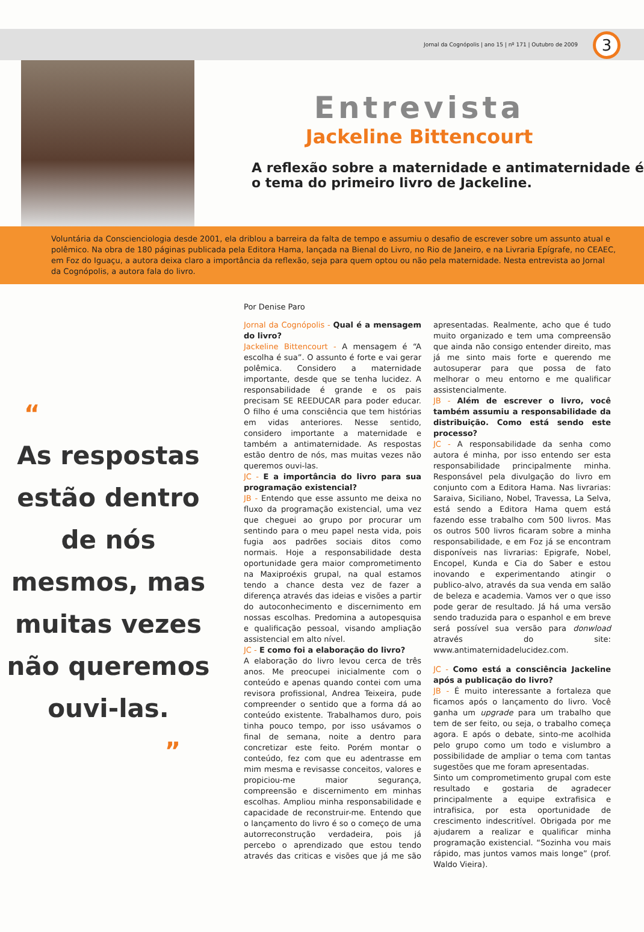Jornal da Cognópolis | ano 15 | nº 171 | Outubro de 2009
3
Entrevista
Jackeline Bittencourt
A reflexão sobre a maternidade e antimaternidade é o tema do primeiro livro de Jackeline.
Voluntária da Conscienciologia desde 2001, ela driblou a barreira da falta de tempo e assumiu o desafio de escrever sobre um assunto atual e polêmico. Na obra de 180 páginas publicada pela Editora Hama, lançada na Bienal do Livro, no Rio de Janeiro, e na Livraria Epígrafe, no CEAEC, em Foz do Iguaçu, a autora deixa claro a importância da reflexão, seja para quem optou ou não pela maternidade. Nesta entrevista ao Jornal da Cognópolis, a autora fala do livro.
“
As respostas estão dentro de nós mesmos, mas muitas vezes não queremos ouvi-las.
”
Por Denise Paro
Jornal da Cognópolis - Qual é a mensagem do livro?
Jackeline Bittencourt - A mensagem é “A escolha é sua”. O assunto é forte e vai gerar polêmica. Considero a maternidade importante, desde que se tenha lucidez. A responsabilidade é grande e os pais precisam SE REEDUCAR para poder educar. O filho é uma consciência que tem histórias em vidas anteriores. Nesse sentido, considero importante a maternidade e também a antimaternidade. As respostas estão dentro de nós, mas muitas vezes não queremos ouvi-las.
JC - E a importância do livro para sua programação existencial?
JB - Entendo que esse assunto me deixa no fluxo da programação existencial, uma vez que cheguei ao grupo por procurar um sentindo para o meu papel nesta vida, pois fugia aos padrões sociais ditos como normais. Hoje a responsabilidade desta oportunidade gera maior comprometimento na Maxiproéxis grupal, na qual estamos tendo a chance desta vez de fazer a diferença através das ideias e visões a partir do autoconhecimento e discernimento em nossas escolhas. Predomina a autopesquisa e qualificação pessoal, visando ampliação assistencial em alto nível.
JC - E como foi a elaboração do livro?
A elaboração do livro levou cerca de três anos. Me preocupei inicialmente com o conteúdo e apenas quando contei com uma revisora profissional, Andrea Teixeira, pude compreender o sentido que a forma dá ao conteúdo existente. Trabalhamos duro, pois tinha pouco tempo, por isso usávamos o final de semana, noite a dentro para concretizar este feito. Porém montar o conteúdo, fez com que eu adentrasse em mim mesma e revisasse conceitos, valores e propiciou-me maior segurança, compreensão e discernimento em minhas escolhas. Ampliou minha responsabilidade e capacidade de reconstruir-me. Entendo que o lançamento do livro é so o começo de uma autorreconstrução verdadeira, pois já percebo o aprendizado que estou tendo através das criticas e visões que já me são apresentadas. Realmente, acho que é tudo muito organizado e tem uma compreensão que ainda não consigo entender direito, mas já me sinto mais forte e querendo me autosuperar para que possa de fato melhorar o meu entorno e me qualificar assistencialmente.
JB - Além de escrever o livro, você também assumiu a responsabilidade da distribuição. Como está sendo este processo?
JC - A responsabilidade da senha como autora é minha, por isso entendo ser esta responsabilidade principalmente minha. Responsável pela divulgação do livro em conjunto com a Editora Hama. Nas livrarias: Saraiva, Siciliano, Nobel, Travessa, La Selva, está sendo a Editora Hama quem está fazendo esse trabalho com 500 livros. Mas os outros 500 livros ficaram sobre a minha responsabilidade, e em Foz já se encontram disponíveis nas livrarias: Epigrafe, Nobel, Encopel, Kunda e Cia do Saber e estou inovando e experimentando atingir o publico-alvo, através da sua venda em salão de beleza e academia. Vamos ver o que isso pode gerar de resultado. Já há uma versão sendo traduzida para o espanhol e em breve será possível sua versão para donwload através do site: www.antimaternidadelucidez.com.
JC - Como está a consciência Jackeline após a publicação do livro?
JB - É muito interessante a fortaleza que ficamos após o lançamento do livro. Você ganha um upgrade para um trabalho que tem de ser feito, ou seja, o trabalho começa agora. E após o debate, sinto-me acolhida pelo grupo como um todo e vislumbro a possibilidade de ampliar o tema com tantas sugestões que me foram apresentadas.
Sinto um comprometimento grupal com este resultado e gostaria de agradecer principalmente a equipe extrafisica e intrafisica, por esta oportunidade de crescimento indescritível. Obrigada por me ajudarem a realizar e qualificar minha programação existencial. “Sozinha vou mais rápido, mas juntos vamos mais longe” (prof. Waldo Vieira).